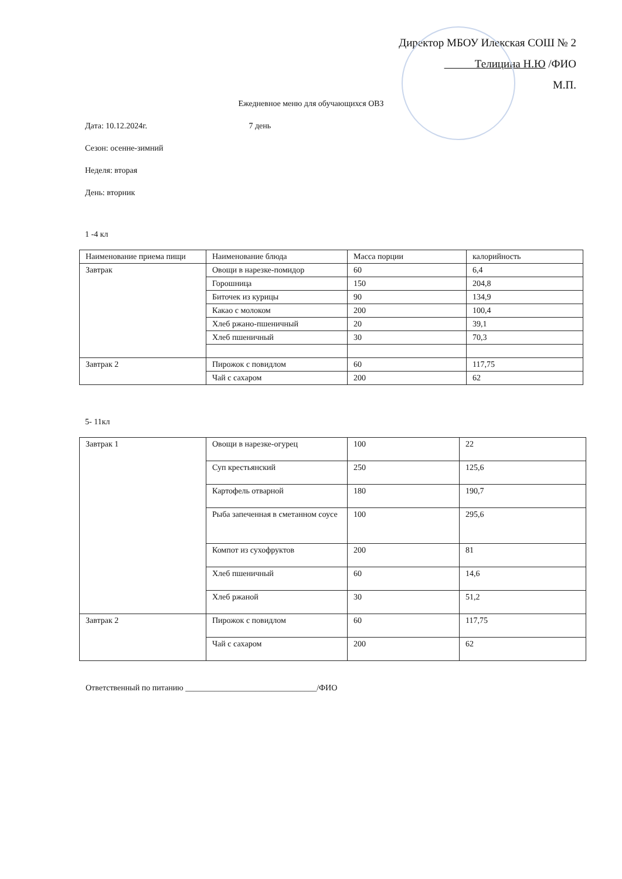Директор МБОУ Илекская СОШ № 2
Телицина Н.Ю /ФИО
М.П.
Ежедневное меню для обучающихся ОВЗ
Дата: 10.12.2024г. 7 день
Сезон: осенне-зимний
Неделя: вторая
День: вторник
1 -4 кл
| Наименование приема пищи | Наименование блюда | Масса порции | калорийность |
| Завтрак | Овощи в нарезке-помидор | 60 | 6,4 |
| | Горошница | 150 | 204,8 |
| | Биточек из курицы | 90 | 134,9 |
| | Какао с молоком | 200 | 100,4 |
| | Хлеб ржано-пшеничный | 20 | 39,1 |
| | Хлеб пшеничный | 30 | 70,3 |
| Завтрак 2 | Пирожок с повидлом | 60 | 117,75 |
| | Чай с сахаром | 200 | 62 |
5- 11кл
| Завтрак 1 | Овощи в нарезке-огурец | 100 | 22 |
| | Суп крестьянский | 250 | 125,6 |
| | Картофель отварной | 180 | 190,7 |
| | Рыба запеченная в сметанном соусе | 100 | 295,6 |
| | Компот из сухофруктов | 200 | 81 |
| | Хлеб пшеничный | 60 | 14,6 |
| | Хлеб ржаной | 30 | 51,2 |
| Завтрак 2 | Пирожок с повидлом | 60 | 117,75 |
| | Чай с сахаром | 200 | 62 |
Ответственный по питанию ________________________________/ФИО